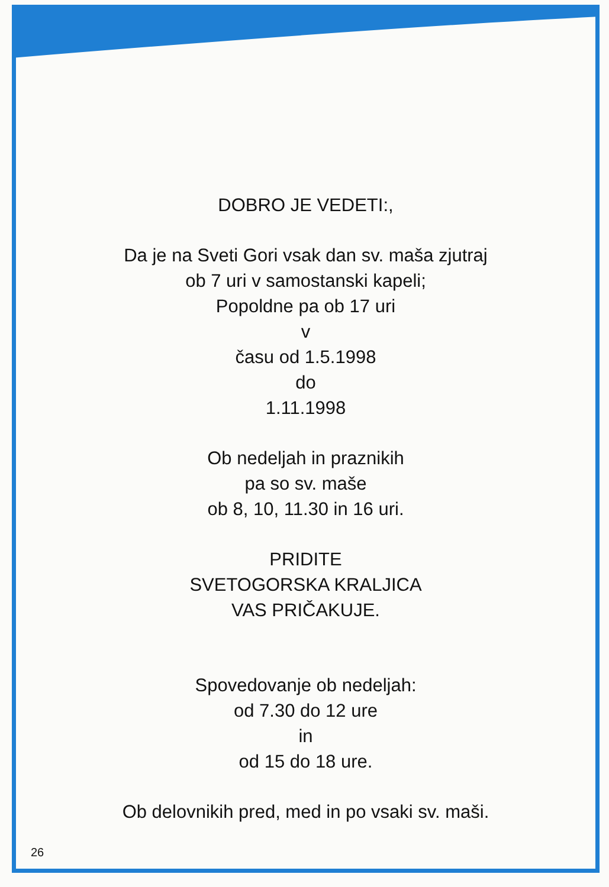DOBRO JE VEDETI:,
Da je na Sveti Gori vsak dan sv. maša zjutraj
ob 7 uri v samostanski kapeli;
Popoldne pa ob 17 uri
v
času od 1.5.1998
do
1.11.1998
Ob nedeljah in praznikih
pa so sv. maše
ob 8, 10, 11.30 in 16 uri.
PRIDITE
SVETOGORSKA KRALJICA
VAS PRIČAKUJE.
Spovedovanje ob nedeljah:
od 7.30 do 12 ure
in
od 15 do 18 ure.
Ob delovnikih pred, med in po vsaki sv. maši.
26